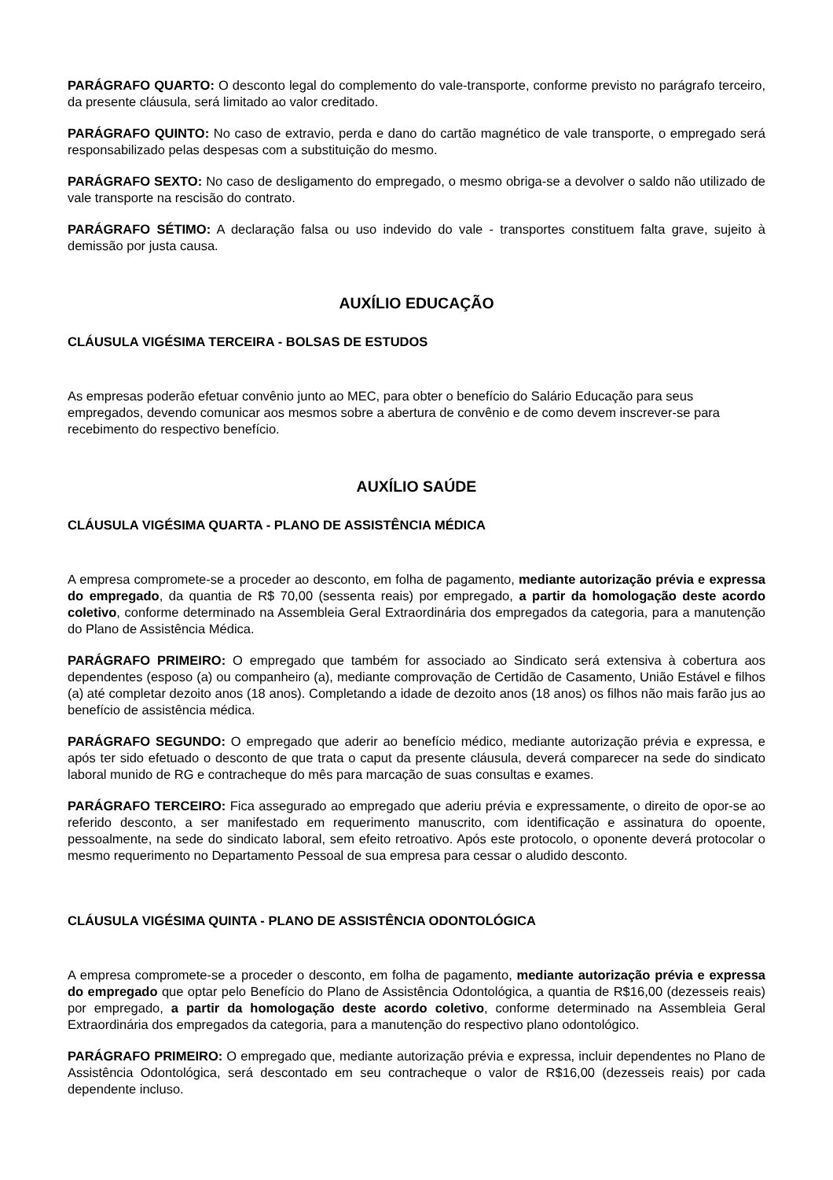PARÁGRAFO QUARTO: O desconto legal do complemento do vale-transporte, conforme previsto no parágrafo terceiro, da presente cláusula, será limitado ao valor creditado.
PARÁGRAFO QUINTO: No caso de extravio, perda e dano do cartão magnético de vale transporte, o empregado será responsabilizado pelas despesas com a substituição do mesmo.
PARÁGRAFO SEXTO: No caso de desligamento do empregado, o mesmo obriga-se a devolver o saldo não utilizado de vale transporte na rescisão do contrato.
PARÁGRAFO SÉTIMO: A declaração falsa ou uso indevido do vale - transportes constituem falta grave, sujeito à demissão por justa causa.
AUXÍLIO EDUCAÇÃO
CLÁUSULA VIGÉSIMA TERCEIRA - BOLSAS DE ESTUDOS
As empresas poderão efetuar convênio junto ao MEC, para obter o benefício do Salário Educação para seus empregados, devendo comunicar aos mesmos sobre a abertura de convênio e de como devem inscrever-se para recebimento do respectivo benefício.
AUXÍLIO SAÚDE
CLÁUSULA VIGÉSIMA QUARTA - PLANO DE ASSISTÊNCIA MÉDICA
A empresa compromete-se a proceder ao desconto, em folha de pagamento, mediante autorização prévia e expressa do empregado, da quantia de R$ 70,00 (sessenta reais) por empregado, a partir da homologação deste acordo coletivo, conforme determinado na Assembleia Geral Extraordinária dos empregados da categoria, para a manutenção do Plano de Assistência Médica.
PARÁGRAFO PRIMEIRO: O empregado que também for associado ao Sindicato será extensiva à cobertura aos dependentes (esposo (a) ou companheiro (a), mediante comprovação de Certidão de Casamento, União Estável e filhos (a) até completar dezoito anos (18 anos). Completando a idade de dezoito anos (18 anos) os filhos não mais farão jus ao benefício de assistência médica.
PARÁGRAFO SEGUNDO: O empregado que aderir ao benefício médico, mediante autorização prévia e expressa, e após ter sido efetuado o desconto de que trata o caput da presente cláusula, deverá comparecer na sede do sindicato laboral munido de RG e contracheque do mês para marcação de suas consultas e exames.
PARÁGRAFO TERCEIRO: Fica assegurado ao empregado que aderiu prévia e expressamente, o direito de opor-se ao referido desconto, a ser manifestado em requerimento manuscrito, com identificação e assinatura do opoente, pessoalmente, na sede do sindicato laboral, sem efeito retroativo. Após este protocolo, o oponente deverá protocolar o mesmo requerimento no Departamento Pessoal de sua empresa para cessar o aludido desconto.
CLÁUSULA VIGÉSIMA QUINTA - PLANO DE ASSISTÊNCIA ODONTOLÓGICA
A empresa compromete-se a proceder o desconto, em folha de pagamento, mediante autorização prévia e expressa do empregado que optar pelo Benefício do Plano de Assistência Odontológica, a quantia de R$16,00 (dezesseis reais) por empregado, a partir da homologação deste acordo coletivo, conforme determinado na Assembleia Geral Extraordinária dos empregados da categoria, para a manutenção do respectivo plano odontológico.
PARÁGRAFO PRIMEIRO: O empregado que, mediante autorização prévia e expressa, incluir dependentes no Plano de Assistência Odontológica, será descontado em seu contracheque o valor de R$16,00 (dezesseis reais) por cada dependente incluso.